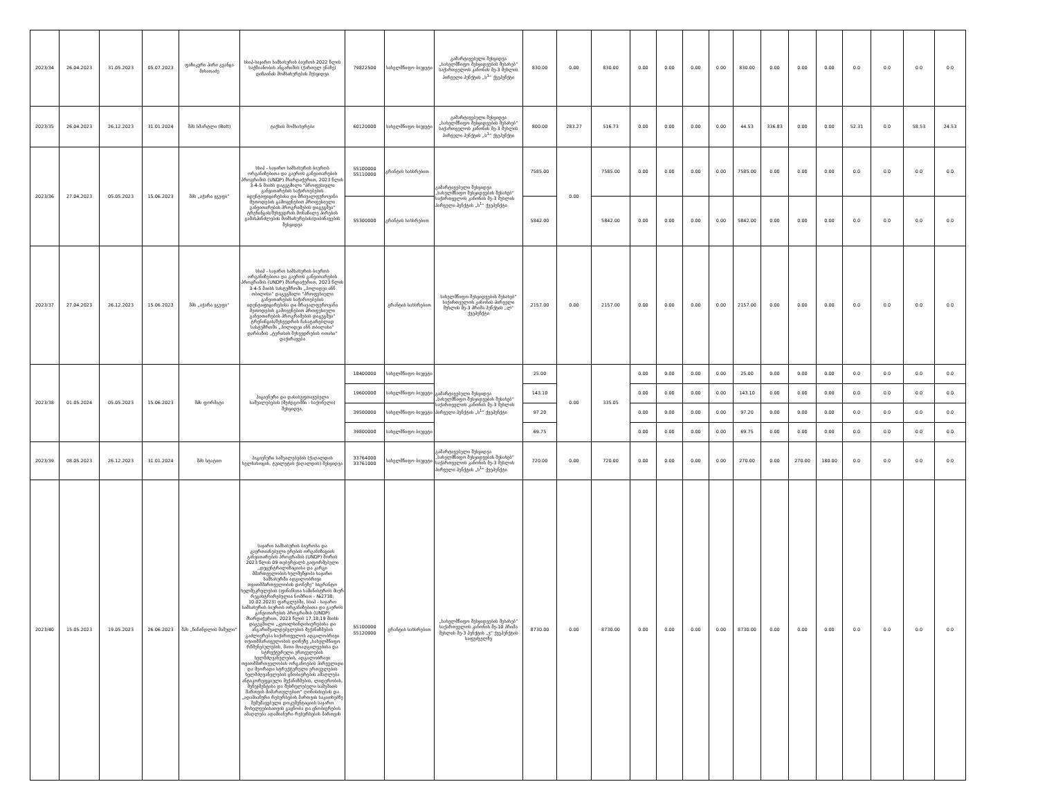| 2023/34 | 26.04.2023 | 31.05.2023 | 05.07.2023 | ფიზიკური პირი გვანცა მახათაძე | სსიპ-საჯარო სამსახურის ბიუროს 2022 წლის საქმიანობის ანგარიშის (ქართულ ენაზე) დიზაინის მომსახურების შესყიდვა | 79822500 | სახელმწიფო ბიუჯეტი | გამარტივებული შესყიდვა „სახელმწიფო შესყიდვების შესახებ“ საქართველოს კანონის მე-3 მუხლის პირველი პუნქტის „ს<sup>1</sup>“ ქვეპუნქტი | 830.00 | 0.00 | 830.00 | 0.00 | 0.00 | 0.00 | 0.00 | 830.00 | 0.00 | 0.00 | 0.00 | 0.0 | 0.0 | 0.0 | 0.0 |
| 2023/35 | 26.04.2023 | 26.12.2023 | 31.01.2024 | შპს სმარტლი (Bolt) | ტაქსის მომსახურება | 60120000 | სახელმწიფო ბიუჯეტი | გამარტივებული შესყიდვა „სახელმწიფო შესყიდვების შესახებ“ საქართველოს კანონის მე-3 მუხლის პირველი პუნქტის „ს<sup>1</sup>“ ქვეპუნქტი | 800.00 | 283.27 | 516.73 | 0.00 | 0.00 | 0.00 | 0.00 | 44.53 | 336.83 | 0.00 | 0.00 | 52.31 | 0.0 | 58.53 | 24.53 |
| 2023/36 | 27.04.2023 | 05.05.2023 | 15.06.2023 | შპს „აჭარა ჯგუფი“ | სსიპ - საჯარო სამსახურის ბიუროს ორგანიზებითა და გაეროს განვითარების პროგრამის (UNDP) მხარდაჭერით, 2023 წლის 3-4-5 მაისს დაგეგმილი "პროფესიული განვითარების საჭიროებების იდენტიფიცირებისა და მრავალფეროვანი მეთოდების გამოყენებით პროფესიული განვითარების პროგრამების დაგეგმვა" ტრენინგის/შეხვედრის მონაწილე პირების გამასპინძლების მომსახურების/დაბინავების შესყიდვა | 55100000 55110000 | გრანტის სახსრებით | გამარტივებული შესყიდვა „სახელმწიფო შესყიდვების შესახებ“ საქართველოს კანონის მე-3 მუხლის პირველი პუნქტის „ს<sup>1</sup>“ ქვეპუნქტი | 7585.00 | 0.00 | 7585.00 | 0.00 | 0.00 | 0.00 | 0.00 | 7585.00 | 0.00 | 0.00 | 0.00 | 0.0 | 0.0 | 0.0 | 0.0 |
| | | | | | | 55300000 | გრანტის სახსრებით | | 5842.00 | | 5842.00 | 0.00 | 0.00 | 0.00 | 0.00 | 5842.00 | 0.00 | 0.00 | 0.00 | 0.0 | 0.0 | 0.0 | 0.0 |
| 2023/37 | 27.04.2023 | 26.12.2023 | 15.06.2023 | შპს „აჭარა ჯგუფი“ | სსიპ - საჯარო სამსახურის ბიუროს ორგანიზებითა და გაეროს განვითარების პროგრამის (UNDP) მხარდაჭერით, 2023 წლის 3-4-5 მაისს სასტუმროში „ჰოლიდეი ინნ თბილისი“ დაგეგმილი "პროფესიული განვითარების საჭიროებების იდენტიფიცირებისა და მრავალფეროვანი მეთოდების გამოყენებით პროფესიული განვითარების პროგრამების დაგეგმვა" ტრენინგის/შეხვედრის ჩასატარებლად სასტუმროში „ჰოლიდეი ინნ თბილისი“ დარბაზის „ტერასის შეხვედრების ოთახი“ დაქირავება | | გრანტის სახსრებით | სახელმწიფო შესყიდვების შესახებ“ საქართველოს კანონის პირველი მუხლის მე-3 პრიმა პუნქტის „ლ“ ქვეპუნქტი | 2157.00 | 0.00 | 2157.00 | 0.00 | 0.00 | 0.00 | 0.00 | 2157.00 | 0.00 | 0.00 | 0.00 | 0.0 | 0.0 | 0.0 | 0.0 |
| 2023/38 | 01.05.2024 | 05.05.2023 | 15.06.2023 | შპს ფორმატი | ჰიგიენური და დასასუფთავებელი საშუალებების (მეძდგომში - საქონელი) შესყიდვა, | 18400000 | სახელმწიფო ბიუჯეტი | გამარტივებული შესყიდვა „სახელმწიფო შესყიდვების შესახებ“ საქართველოს კანონის მე-3 მუხლის პირველი პუნქტის „ს<sup>1</sup>“ ქვეპუნქტი | 25.00 | 0.00 | 335.05 | 0.00 | 0.00 | 0.00 | 0.00 | 25.00 | 0.00 | 0.00 | 0.00 | 0.0 | 0.0 | 0.0 | 0.0 |
| | | | | | | 19600000 | სახელმწიფო ბიუჯეტი | | 143.10 | | | 0.00 | 0.00 | 0.00 | 0.00 | 143.10 | 0.00 | 0.00 | 0.00 | 0.0 | 0.0 | 0.0 | 0.0 |
| | | | | | | 39500000 | სახელმწიფო ბიუჯეტი | | 97.20 | | | 0.00 | 0.00 | 0.00 | 0.00 | 97.20 | 0.00 | 0.00 | 0.00 | 0.0 | 0.0 | 0.0 | 0.0 |
| | | | | | | 39800000 | სახელმწიფო ბიუჯეტი | | 69.75 | | | 0.00 | 0.00 | 0.00 | 0.00 | 69.75 | 0.00 | 0.00 | 0.00 | 0.0 | 0.0 | 0.0 | 0.0 |
| 2023/39 | 08.05.2023 | 26.12.2023 | 31.01.2024 | შპს სტატიო | ჰიგიენური საშუალებების (ქაღალდის ხელსახოცის, ტუალეტის ქაღალდის) შესყიდვა | 33764000 33761000 | სახელმწიფო ბიუჯეტი | გამარტივებული შესყიდვა „სახელმწიფო შესყიდვების შესახებ“ საქართველოს კანონის მე-3 მუხლის პირველი პუნქტის „ს<sup>1</sup>“ ქვეპუნქტი | 720.00 | 0.00 | 720.00 | 0.00 | 0.00 | 0.00 | 0.00 | 270.00 | 0.00 | 270.00 | 180.00 | 0.0 | 0.0 | 0.0 | 0.0 |
| 2023/40 | 15.05.2023 | 19.05.2023 | 26.06.2023 | შპს „წინანდლის მამული“ | საჯარო სამსახურის ბიუროსა და გაერთიანებული ერების ორგანიზაციის განვითარების პროგრამას (UNDP) შორის 2023 წლის 09 თებერვალს გაფორმებული „დეცენტრალიზაციისა და კარგი მმართველობის ხელშეწყობა საჯარო სამსახურში ადგილობრივი თვითმმართველობის დონეზე“ საგრანტო ხელშეკრულების (ფინანსთა სამინისტროს მიერ რეგისტრირებულია ნომრით - №2738; 10.02.2023) ფარგლებში, სსიპ - საჯარო სამსახურის ბიუროს ორგანიზებითა და გაეროს განვითარების პროგრამის (UNDP) მხარდაჭერით, 2023 წლის 17,18,19 მაისს დაგეგმილი „კეთილსინდისიერებისა და ანგარიშვალდებულების მექანიზმების გაძლიერება საქართველოს ადგილობრივი თვითმმართველობის დონეზე „სახელმწიფო რწმუნებულების, მათი მოადგილეებისა და სტრუქტურული ერთეულების ხელმძღვანელების, ადგილობრივი თვითმმართველობის ორგანოების პირველადი და მეორადი სტრუქტურული ერთეულების ხელმძღვანელების ცნობიერების ამაღლება ანტიკორუფციული მექანიზმების, ლიდერობის, მენეჯმენტისა და შესრულებული სამუშაოს მართვის მიმართულებით“ ღონისძიების და „ადამიანური რესურსების მართვის საკითხებზე შემუშავებული დოკუმენტაციის საჯარო მოხელეებისათვის გაცნობა და ცნობიერების ამაღლება ადამიანური რესურსების მართვის | 55100000 55120000 | გრანტის სახსრებით | „სახელმწიფო შესყიდვების შესახებ“ საქართველოს კანონის მე-10 პრიმა მუხლის მე-3 პუნქტის „ვ“ ქვეპუნქტის საფუძველზე | 8730.00 | 0.00 | 8730.00 | 0.00 | 0.00 | 0.00 | 0.00 | 8730.00 | 0.00 | 0.00 | 0.00 | 0.0 | 0.0 | 0.0 | 0.0 |